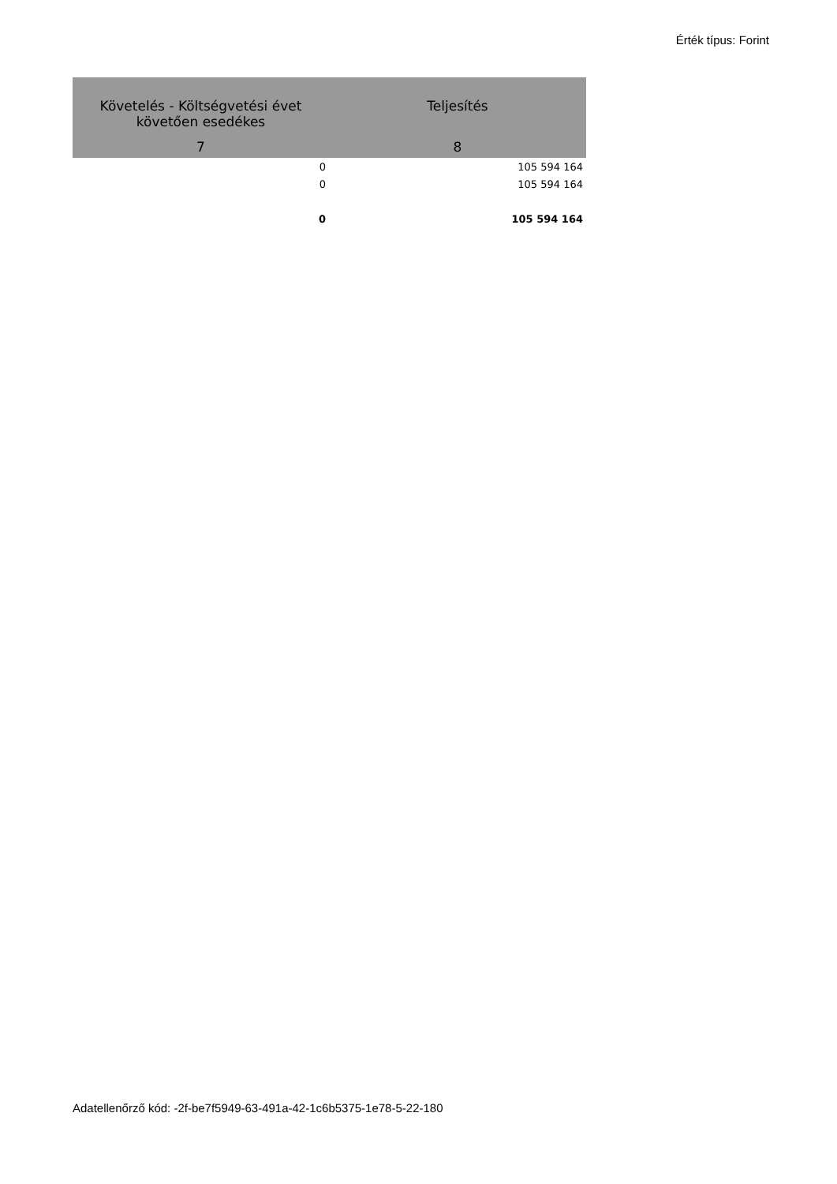Érték típus: Forint
| Követelés - Költségvetési évet követően esedékes | Teljesítés |
| --- | --- |
| 7 | 8 |
| 0 | 105 594 164 |
| 0 | 105 594 164 |
| 0 | 105 594 164 |
Adatellenőrző kód: -2f-be7f5949-63-491a-42-1c6b5375-1e78-5-22-180